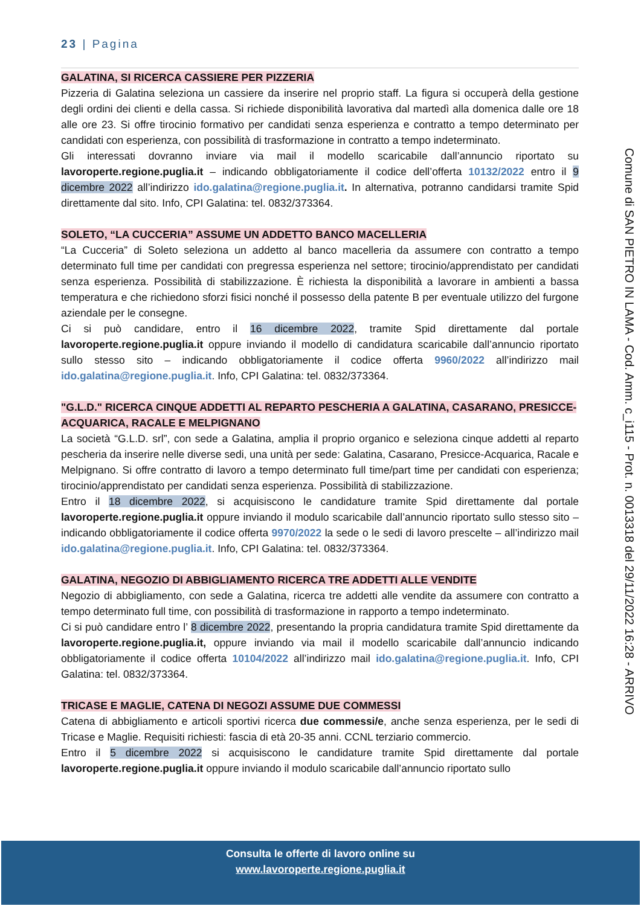23 | Pagina
GALATINA, SI RICERCA CASSIERE PER PIZZERIA
Pizzeria di Galatina seleziona un cassiere da inserire nel proprio staff. La figura si occuperà della gestione degli ordini dei clienti e della cassa. Si richiede disponibilità lavorativa dal martedì alla domenica dalle ore 18 alle ore 23. Si offre tirocinio formativo per candidati senza esperienza e contratto a tempo determinato per candidati con esperienza, con possibilità di trasformazione in contratto a tempo indeterminato.
Gli interessati dovranno inviare via mail il modello scaricabile dall’annuncio riportato su lavoroperte.regione.puglia.it – indicando obbligatoriamente il codice dell’offerta 10132/2022 entro il 9 dicembre 2022 all’indirizzo ido.galatina@regione.puglia.it. In alternativa, potranno candidarsi tramite Spid direttamente dal sito. Info, CPI Galatina: tel. 0832/373364.
SOLETO, “LA CUCCERIA” ASSUME UN ADDETTO BANCO MACELLERIA
“La Cucceria” di Soleto seleziona un addetto al banco macelleria da assumere con contratto a tempo determinato full time per candidati con pregressa esperienza nel settore; tirocinio/apprendistato per candidati senza esperienza. Possibilità di stabilizzazione. È richiesta la disponibilità a lavorare in ambienti a bassa temperatura e che richiedono sforzi fisici nonché il possesso della patente B per eventuale utilizzo del furgone aziendale per le consegne.
Ci si può candidare, entro il 16 dicembre 2022, tramite Spid direttamente dal portale lavoroperte.regione.puglia.it oppure inviando il modello di candidatura scaricabile dall’annuncio riportato sullo stesso sito – indicando obbligatoriamente il codice offerta 9960/2022 all’indirizzo mail ido.galatina@regione.puglia.it. Info, CPI Galatina: tel. 0832/373364.
"G.L.D." RICERCA CINQUE ADDETTI AL REPARTO PESCHERIA A GALATINA, CASARANO, PRESICCE-ACQUARICA, RACALE E MELPIGNANO
La società “G.L.D. srl”, con sede a Galatina, amplia il proprio organico e seleziona cinque addetti al reparto pescheria da inserire nelle diverse sedi, una unità per sede: Galatina, Casarano, Presicce-Acquarica, Racale e Melpignano. Si offre contratto di lavoro a tempo determinato full time/part time per candidati con esperienza; tirocinio/apprendistato per candidati senza esperienza. Possibilità di stabilizzazione.
Entro il 18 dicembre 2022, si acquisiscono le candidature tramite Spid direttamente dal portale lavoroperte.regione.puglia.it oppure inviando il modulo scaricabile dall’annuncio riportato sullo stesso sito – indicando obbligatoriamente il codice offerta 9970/2022 la sede o le sedi di lavoro prescelte – all’indirizzo mail ido.galatina@regione.puglia.it. Info, CPI Galatina: tel. 0832/373364.
GALATINA, NEGOZIO DI ABBIGLIAMENTO RICERCA TRE ADDETTI ALLE VENDITE
Negozio di abbigliamento, con sede a Galatina, ricerca tre addetti alle vendite da assumere con contratto a tempo determinato full time, con possibilità di trasformazione in rapporto a tempo indeterminato.
Ci si può candidare entro l’ 8 dicembre 2022, presentando la propria candidatura tramite Spid direttamente da lavoroperte.regione.puglia.it, oppure inviando via mail il modello scaricabile dall’annuncio indicando obbligatoriamente il codice offerta 10104/2022 all’indirizzo mail ido.galatina@regione.puglia.it. Info, CPI Galatina: tel. 0832/373364.
TRICASE E MAGLIE, CATENA DI NEGOZI ASSUME DUE COMMESSI
Catena di abbigliamento e articoli sportivi ricerca due commessi/e, anche senza esperienza, per le sedi di Tricase e Maglie. Requisiti richiesti: fascia di età 20-35 anni. CCNL terziario commercio.
Entro il 5 dicembre 2022 si acquisiscono le candidature tramite Spid direttamente dal portale lavoroperte.regione.puglia.it oppure inviando il modulo scaricabile dall’annuncio riportato sullo
Comune di SAN PIETRO IN LAMA - Cod. Amm. c_i115 - Prot. n. 0013318 del 29/11/2022 16:28 - ARRIVO
Consulta le offerte di lavoro online su
www.lavoroperte.regione.puglia.it